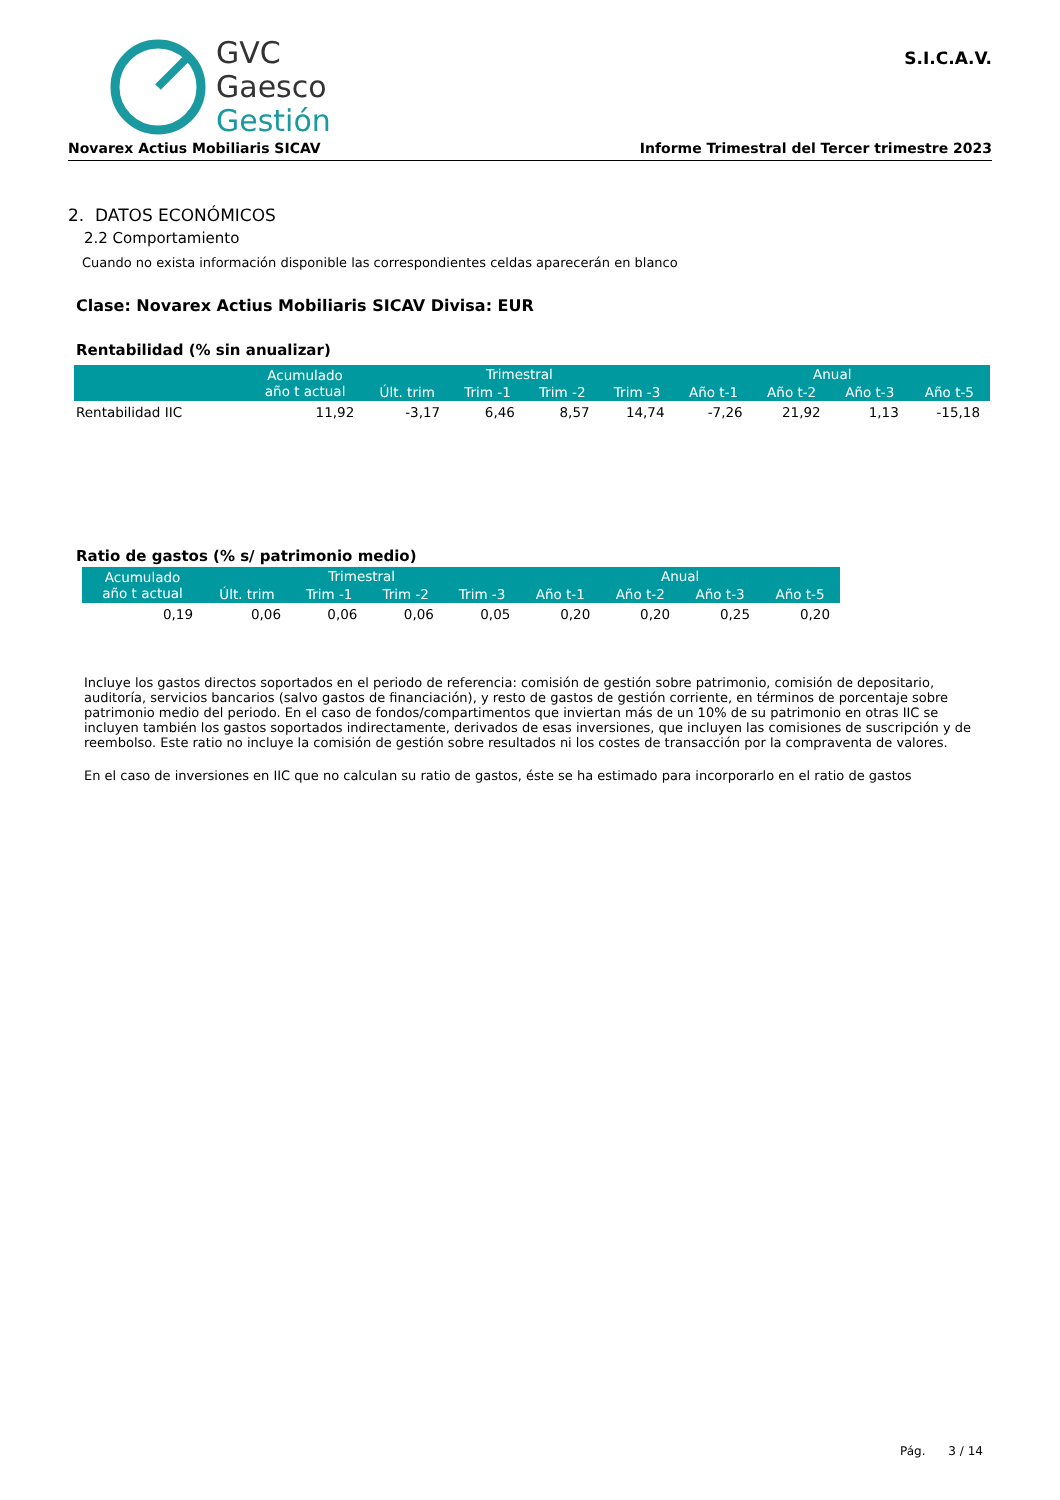GVC
Gaesco
Gestión
S.I.C.A.V.
Novarex Actius Mobiliaris SICAV Informe Trimestral del Tercer trimestre 2023
2. DATOS ECONÓMICOS
2.2 Comportamiento
Cuando no exista información disponible las correspondientes celdas aparecerán en blanco
Clase: Novarex Actius Mobiliaris SICAV Divisa: EUR
Rentabilidad (% sin anualizar)
| | Acumulado año t actual | Trimestral | | | | Anual | | | |
| --- | --- | --- | --- | --- | --- | --- | --- | --- | --- |
| | | Últ. trim | Trim -1 | Trim -2 | Trim -3 | Año t-1 | Año t-2 | Año t-3 | Año t-5 |
| Rentabilidad IIC | 11,92 | -3,17 | 6,46 | 8,57 | 14,74 | -7,26 | 21,92 | 1,13 | -15,18 |
Ratio de gastos (% s/ patrimonio medio)
| Acumulado año t actual | Trimestral | | | | Anual | | | |
| --- | --- | --- | --- | --- | --- | --- | --- | --- |
| | Últ. trim | Trim -1 | Trim -2 | Trim -3 | Año t-1 | Año t-2 | Año t-3 | Año t-5 |
| 0,19 | 0,06 | 0,06 | 0,06 | 0,05 | 0,20 | 0,20 | 0,25 | 0,20 |
Incluye los gastos directos soportados en el periodo de referencia: comisión de gestión sobre patrimonio, comisión de depositario, auditoría, servicios bancarios (salvo gastos de financiación), y resto de gastos de gestión corriente, en términos de porcentaje sobre patrimonio medio del periodo. En el caso de fondos/compartimentos que inviertan más de un 10% de su patrimonio en otras IIC se incluyen también los gastos soportados indirectamente, derivados de esas inversiones, que incluyen las comisiones de suscripción y de reembolso. Este ratio no incluye la comisión de gestión sobre resultados ni los costes de transacción por la compraventa de valores.
En el caso de inversiones en IIC que no calculan su ratio de gastos, éste se ha estimado para incorporarlo en el ratio de gastos
Pág. 3 / 14